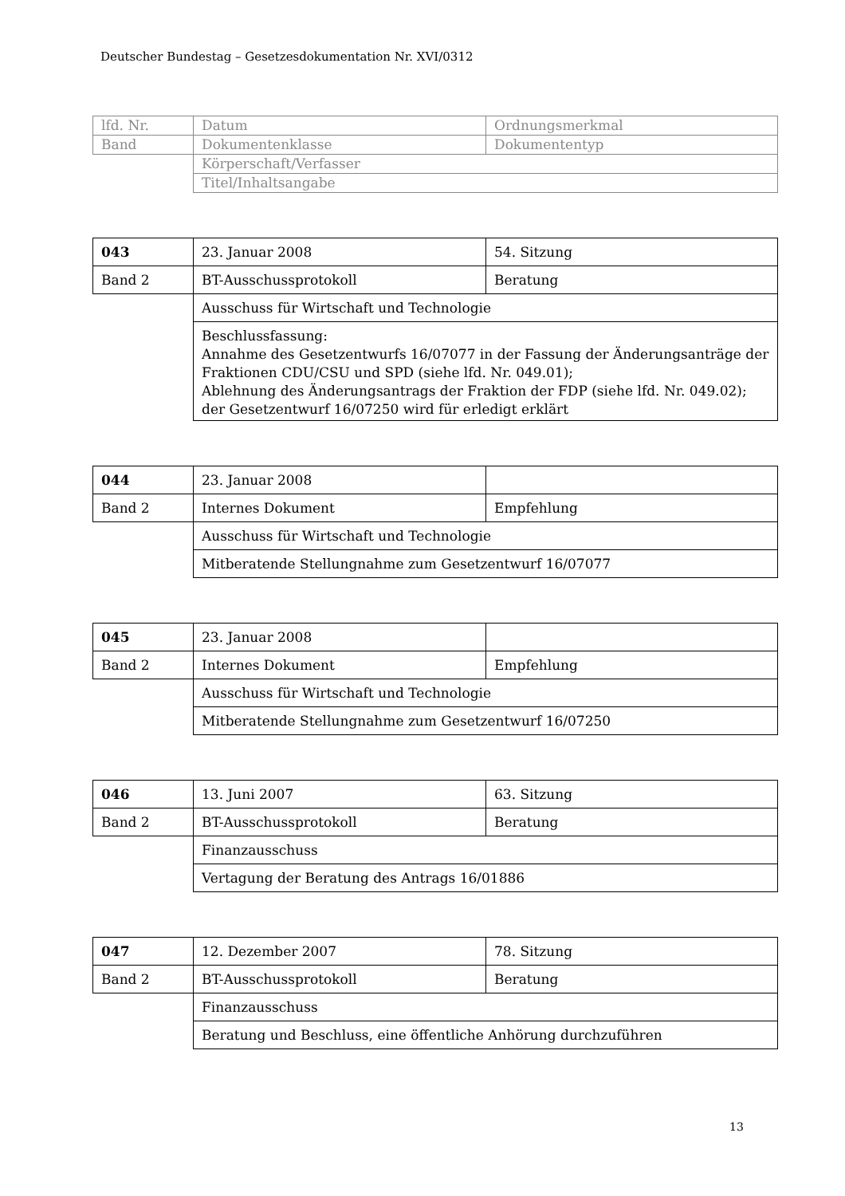Deutscher Bundestag – Gesetzesdokumentation Nr. XVI/0312
| lfd. Nr. | Datum | Ordnungsmerkmal |
| Band | Dokumentenklasse | Dokumententyp |
| | Körperschaft/Verfasser | |
| | Titel/Inhaltsangabe | |
| 043 | 23. Januar 2008 | 54. Sitzung |
| Band 2 | BT-Ausschussprotokoll | Beratung |
| | Ausschuss für Wirtschaft und Technologie | |
| | Beschlussfassung: Annahme des Gesetzentwurfs 16/07077 in der Fassung der Änderungsanträge der Fraktionen CDU/CSU und SPD (siehe lfd. Nr. 049.01); Ablehnung des Änderungsantrags der Fraktion der FDP (siehe lfd. Nr. 049.02); der Gesetzentwurf 16/07250 wird für erledigt erklärt | |
| 044 | 23. Januar 2008 | |
| Band 2 | Internes Dokument | Empfehlung |
| | Ausschuss für Wirtschaft und Technologie | |
| | Mitberatende Stellungnahme zum Gesetzentwurf 16/07077 | |
| 045 | 23. Januar 2008 | |
| Band 2 | Internes Dokument | Empfehlung |
| | Ausschuss für Wirtschaft und Technologie | |
| | Mitberatende Stellungnahme zum Gesetzentwurf 16/07250 | |
| 046 | 13. Juni 2007 | 63. Sitzung |
| Band 2 | BT-Ausschussprotokoll | Beratung |
| | Finanzausschuss | |
| | Vertagung der Beratung des Antrags 16/01886 | |
| 047 | 12. Dezember 2007 | 78. Sitzung |
| Band 2 | BT-Ausschussprotokoll | Beratung |
| | Finanzausschuss | |
| | Beratung und Beschluss, eine öffentliche Anhörung durchzuführen | |
13